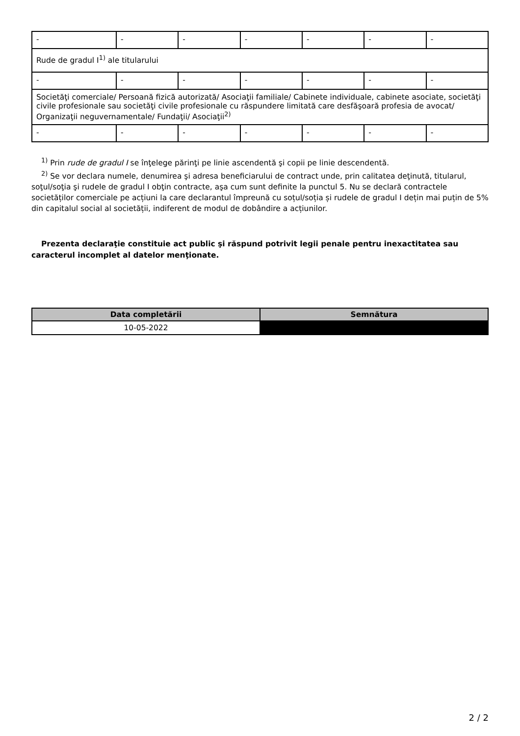| - | - | - | - | - | - | - |
| Rude de gradul I<sup>1)</sup> ale titularului | | | | | | |
| - | - | - | - | - | - | - |
| Societăţi comerciale/ Persoană fizică autorizată/ Asociaţii familiale/ Cabinete individuale, cabinete asociate, societăţi civile profesionale sau societăţi civile profesionale cu răspundere limitată care desfăşoară profesia de avocat/ Organizaţii neguvernamentale/ Fundaţii/ Asociaţii<sup>2)</sup> | | | | | | |
| - | - | - | - | - | - | - |
<sup>1)</sup> Prin rude de gradul I se înţelege părinţi pe linie ascendentă şi copii pe linie descendentă.
<sup>2)</sup> Se vor declara numele, denumirea şi adresa beneficiarului de contract unde, prin calitatea deţinută, titularul, soţul/soţia şi rudele de gradul I obţin contracte, aşa cum sunt definite la punctul 5. Nu se declară contractele societăților comerciale pe acțiuni la care declarantul împreună cu soțul/soția și rudele de gradul I dețin mai puțin de 5% din capitalul social al societății, indiferent de modul de dobândire a acțiunilor.
Prezenta declaraţie constituie act public şi răspund potrivit legii penale pentru inexactitatea sau caracterul incomplet al datelor menţionate.
| Data completării | Semnătura |
| --- | --- |
| 10-05-2022 | |
2 / 2